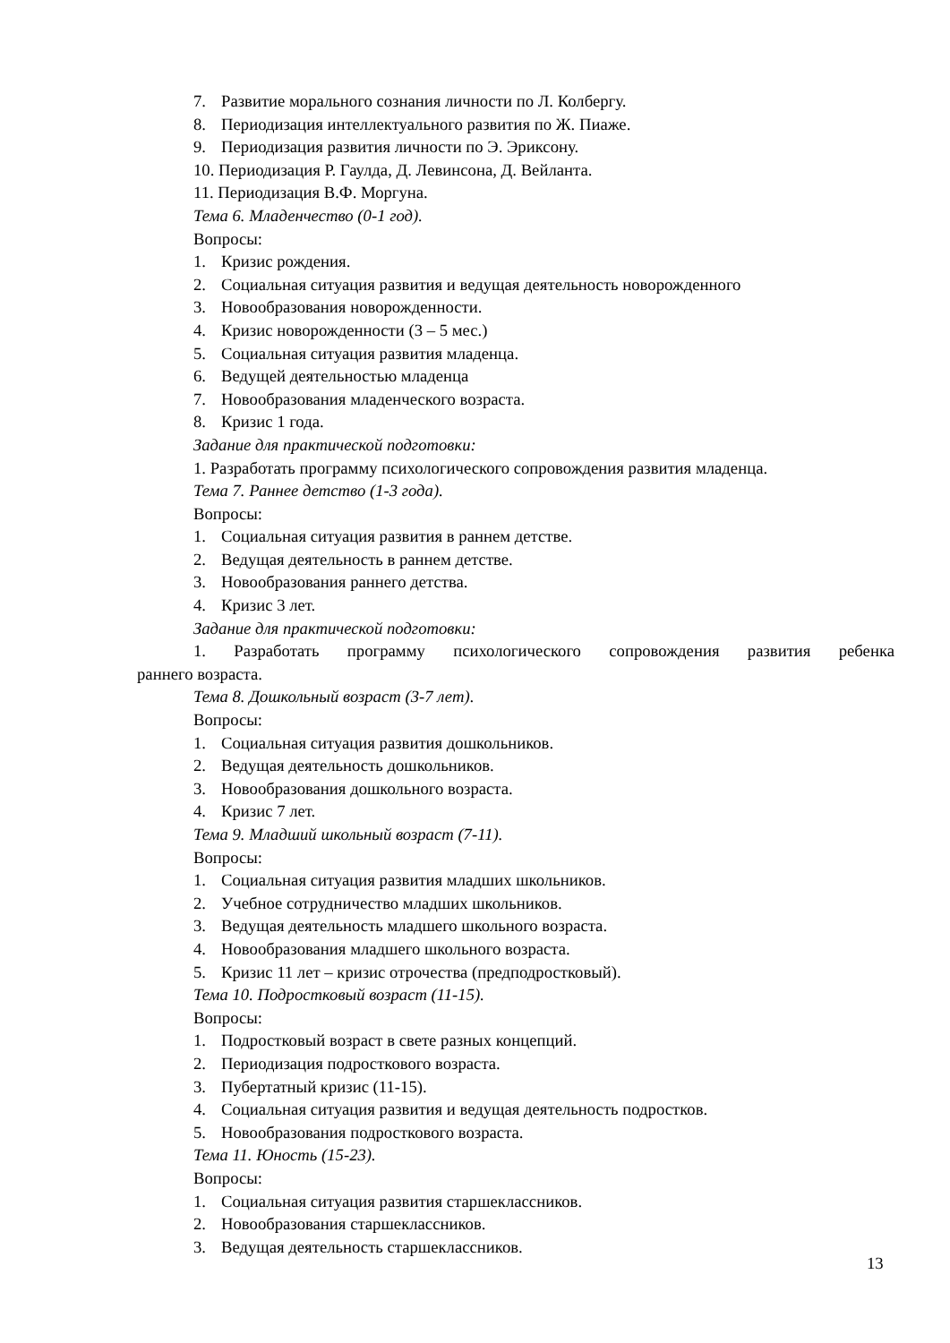7. Развитие морального сознания личности по Л. Колбергу.
8. Периодизация интеллектуального развития по Ж. Пиаже.
9. Периодизация развития личности по Э. Эриксону.
10. Периодизация Р. Гаулда, Д. Левинсона, Д. Вейланта.
11. Периодизация В.Ф. Моргуна.
Тема 6. Младенчество (0-1 год).
Вопросы:
1. Кризис рождения.
2. Социальная ситуация развития и ведущая деятельность новорожденного
3. Новообразования новорожденности.
4. Кризис новорожденности (3 – 5 мес.)
5. Социальная ситуация развития младенца.
6. Ведущей деятельностью младенца
7. Новообразования младенческого возраста.
8. Кризис 1 года.
Задание для практической подготовки:
1. Разработать программу психологического сопровождения развития младенца.
Тема 7. Раннее детство (1-3 года).
Вопросы:
1. Социальная ситуация развития в раннем детстве.
2. Ведущая деятельность в раннем детстве.
3. Новообразования раннего детства.
4. Кризис 3 лет.
Задание для практической подготовки:
1. Разработать программу психологического сопровождения развития ребенка
раннего возраста.
Тема 8. Дошкольный возраст (3-7 лет).
Вопросы:
1. Социальная ситуация развития дошкольников.
2. Ведущая деятельность дошкольников.
3. Новообразования дошкольного возраста.
4. Кризис 7 лет.
Тема 9. Младший школьный возраст (7-11).
Вопросы:
1. Социальная ситуация развития младших школьников.
2. Учебное сотрудничество младших школьников.
3. Ведущая деятельность младшего школьного возраста.
4. Новообразования младшего школьного возраста.
5. Кризис 11 лет – кризис отрочества (предподростковый).
Тема 10. Подростковый возраст (11-15).
Вопросы:
1. Подростковый возраст в свете разных концепций.
2. Периодизация подросткового возраста.
3. Пубертатный кризис (11-15).
4. Социальная ситуация развития и ведущая деятельность подростков.
5. Новообразования подросткового возраста.
Тема 11. Юность (15-23).
Вопросы:
1. Социальная ситуация развития старшеклассников.
2. Новообразования старшеклассников.
3. Ведущая деятельность старшеклассников.
13